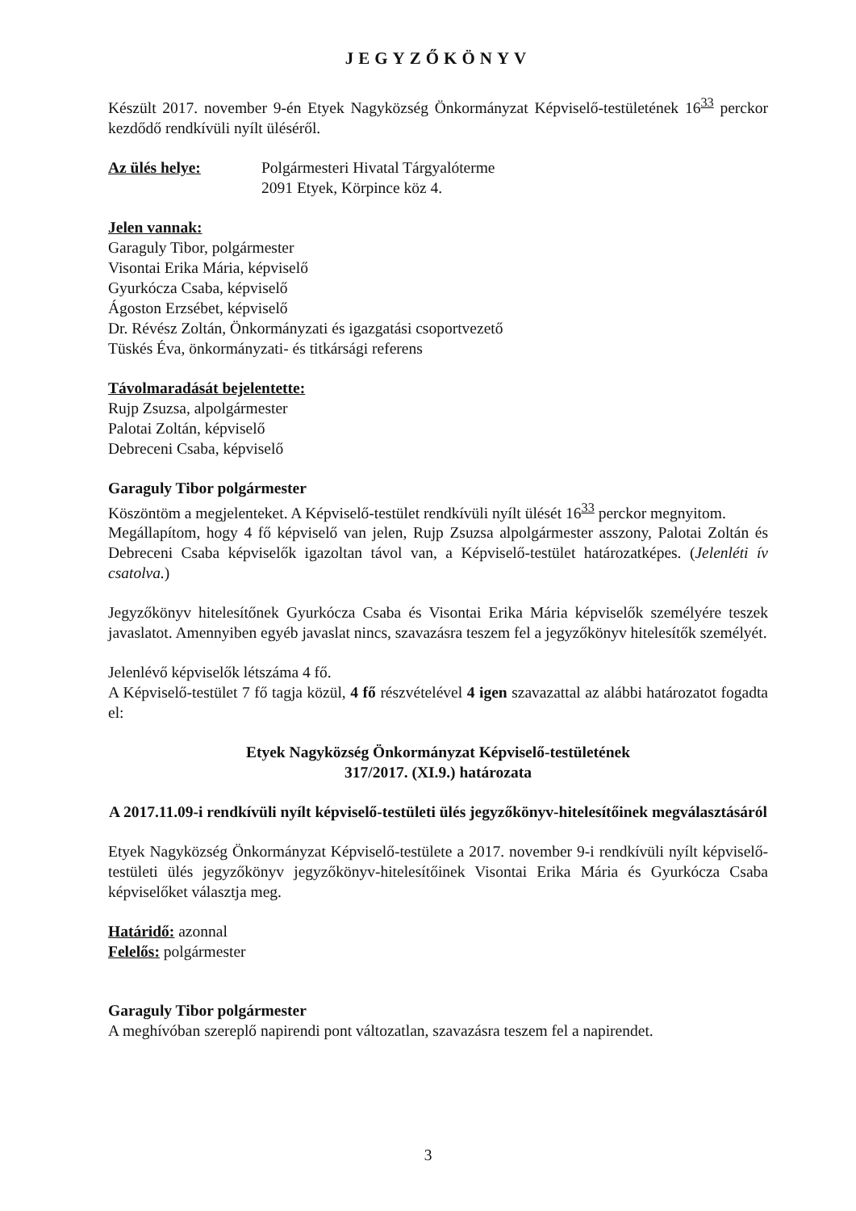JEGYZŐKÖNYV
Készült 2017. november 9-én Etyek Nagyközség Önkormányzat Képviselő-testületének 16<sup>33</sup> perckor kezdődő rendkívüli nyílt üléséről.
Az ülés helye: Polgármesteri Hivatal Tárgyalóterme
2091 Etyek, Körpince köz 4.
Jelen vannak:
Garaguly Tibor, polgármester
Visontai Erika Mária, képviselő
Gyurkócza Csaba, képviselő
Ágoston Erzsébet, képviselő
Dr. Révész Zoltán, Önkormányzati és igazgatási csoportvezető
Tüskés Éva, önkormányzati- és titkársági referens
Távolmaradását bejelentette:
Rujp Zsuzsa, alpolgármester
Palotai Zoltán, képviselő
Debreceni Csaba, képviselő
Garaguly Tibor polgármester
Köszöntöm a megjelenteket. A Képviselő-testület rendkívüli nyílt ülését 16<sup>33</sup> perckor megnyitom.
Megállapítom, hogy 4 fő képviselő van jelen, Rujp Zsuzsa alpolgármester asszony, Palotai Zoltán és Debreceni Csaba képviselők igazoltan távol van, a Képviselő-testület határozatképes. (Jelenléti ív csatolva.)
Jegyzőkönyv hitelesítőnek Gyurkócza Csaba és Visontai Erika Mária képviselők személyére teszek javaslatot. Amennyiben egyéb javaslat nincs, szavazásra teszem fel a jegyzőkönyv hitelesítők személyét.
Jelenlévő képviselők létszáma 4 fő.
A Képviselő-testület 7 fő tagja közül, 4 fő részvételével 4 igen szavazattal az alábbi határozatot fogadta el:
Etyek Nagyközség Önkormányzat Képviselő-testületének
317/2017. (XI.9.) határozata
A 2017.11.09-i rendkívüli nyílt képviselő-testületi ülés jegyzőkönyv-hitelesítőinek megválasztásáról
Etyek Nagyközség Önkormányzat Képviselő-testülete a 2017. november 9-i rendkívüli nyílt képviselő-testületi ülés jegyzőkönyv jegyzőkönyv-hitelesítőinek Visontai Erika Mária és Gyurkócza Csaba képviselőket választja meg.
Határidő: azonnal
Felelős: polgármester
Garaguly Tibor polgármester
A meghívóban szereplő napirendi pont változatlan, szavazásra teszem fel a napirendet.
3